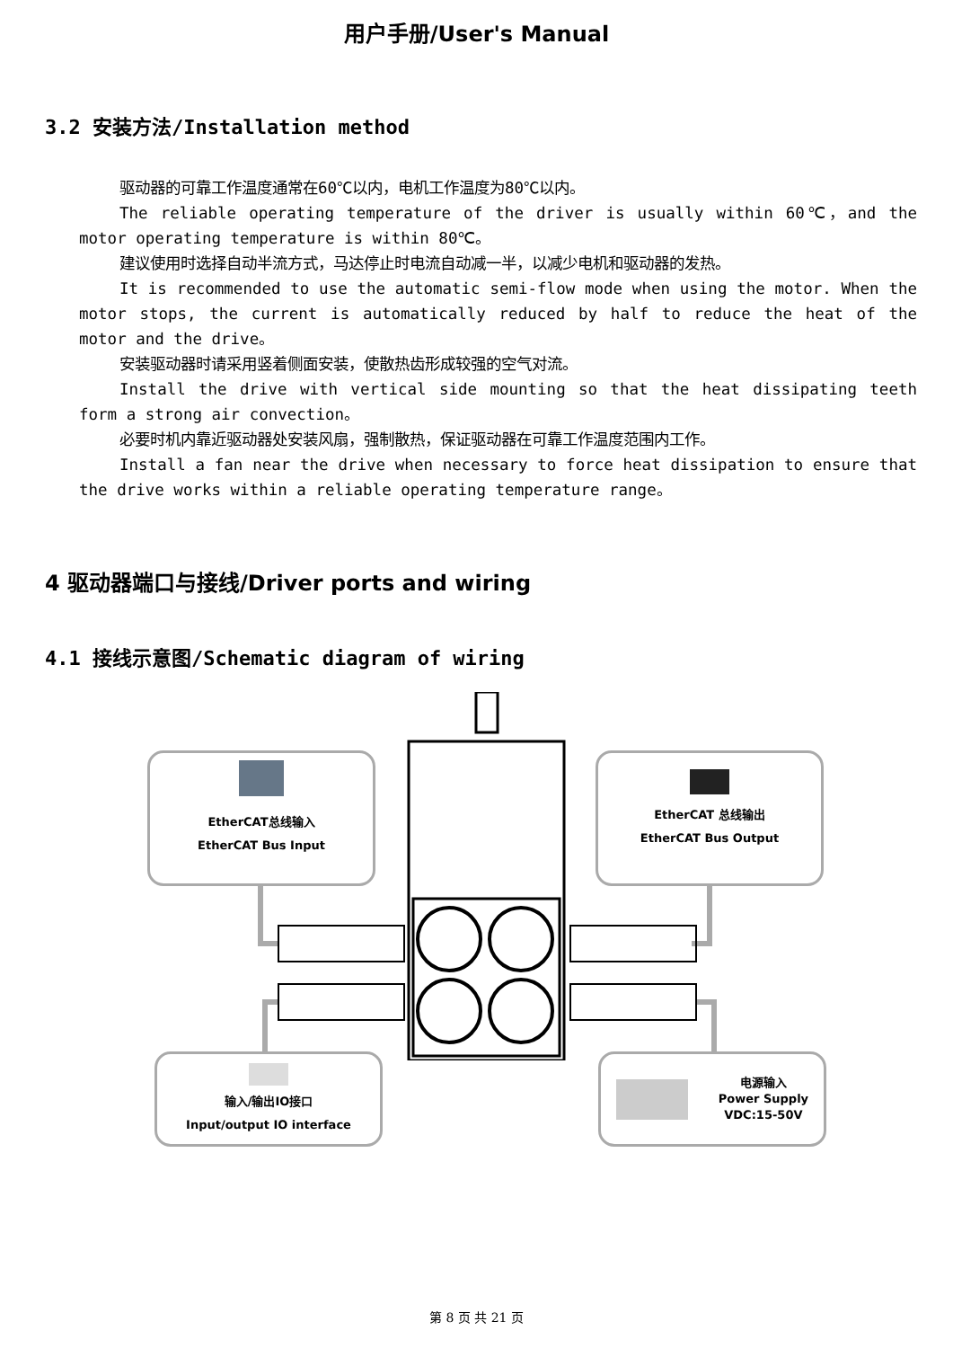用户手册/User's Manual
3.2 安装方法/Installation method
驱动器的可靠工作温度通常在60℃以内，电机工作温度为80℃以内。
The reliable operating temperature of the driver is usually within 60℃，and the motor operating temperature is within 80℃。
建议使用时选择自动半流方式，马达停止时电流自动减一半，以减少电机和驱动器的发热。
It is recommended to use the automatic semi-flow mode when using the motor. When the motor stops, the current is automatically reduced by half to reduce the heat of the motor and the drive。
安装驱动器时请采用竖着侧面安装，使散热齿形成较强的空气对流。
Install the drive with vertical side mounting so that the heat dissipating teeth form a strong air convection。
必要时机内靠近驱动器处安装风扇，强制散热，保证驱动器在可靠工作温度范围内工作。
Install a fan near the drive when necessary to force heat dissipation to ensure that the drive works within a reliable operating temperature range。
4 驱动器端口与接线/Driver ports and wiring
4.1 接线示意图/Schematic diagram of wiring
EtherCAT总线输入
EtherCAT Bus Input
EtherCAT 总线输出
EtherCAT Bus Output
输入/输出IO接口
Input/output IO interface
电源输入
Power Supply
VDC:15-50V
第 8 页 共 21 页